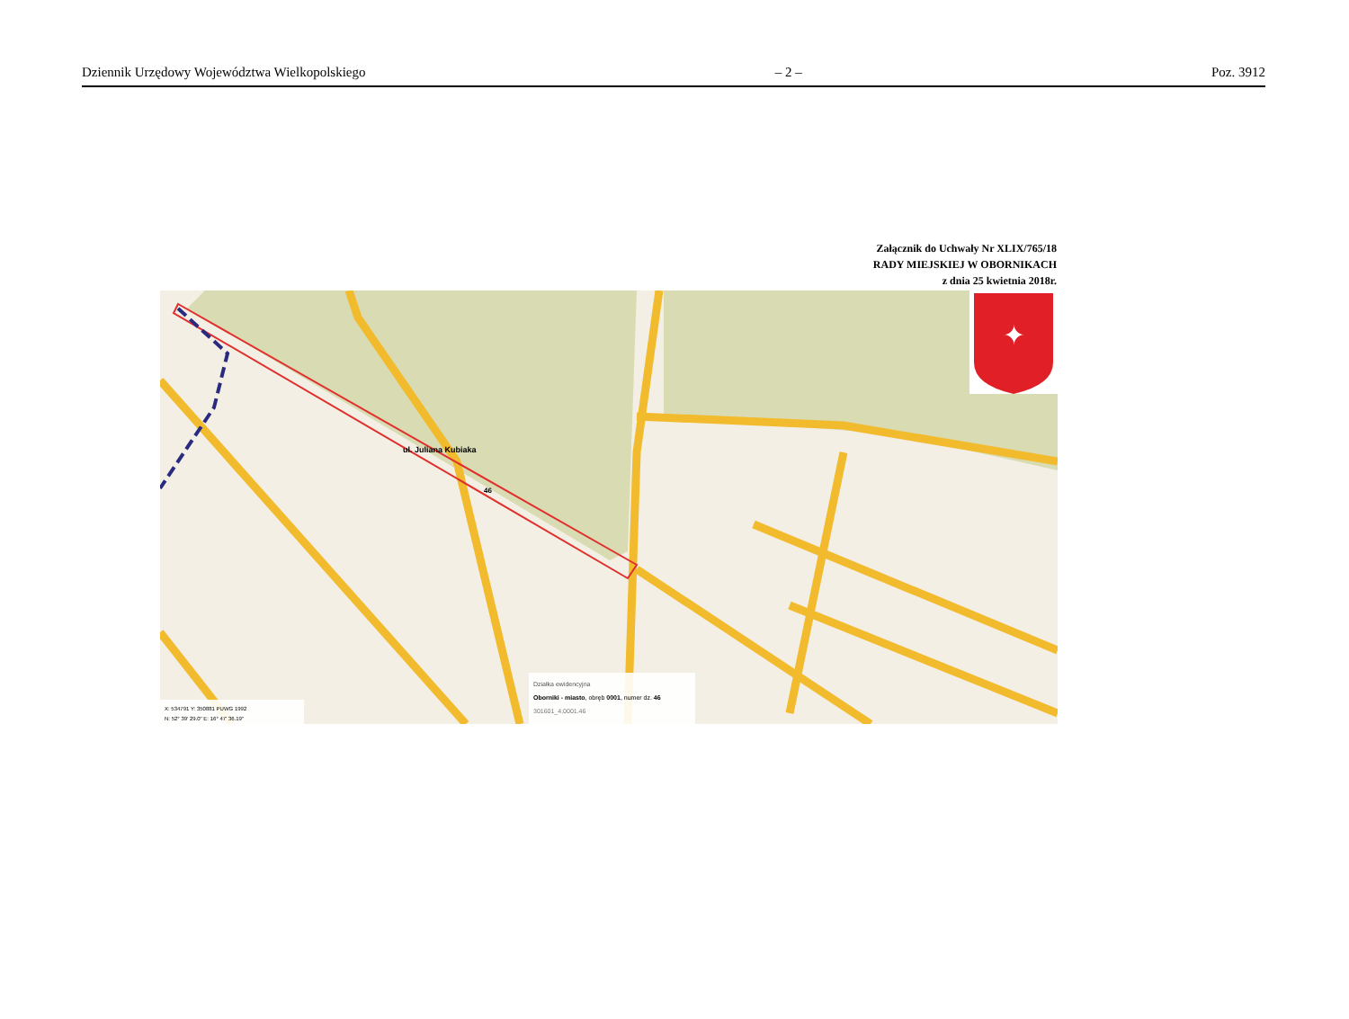Dziennik Urzędowy Województwa Wielkopolskiego – 2 – Poz. 3912
Załącznik do Uchwały Nr XLIX/765/18
RADY MIEJSKIEJ W OBORNIKACH
z dnia 25 kwietnia 2018r.
ul. Juliana Kubiaka
46
✦
Działka ewidencyjna
Oborniki - miasto, obręb 0001, numer dz. 46
301601_4.0001.46
X: 534791 Y: 350881 PUWG 1992
N: 52° 39' 29.0" E: 16° 47' 36.19"